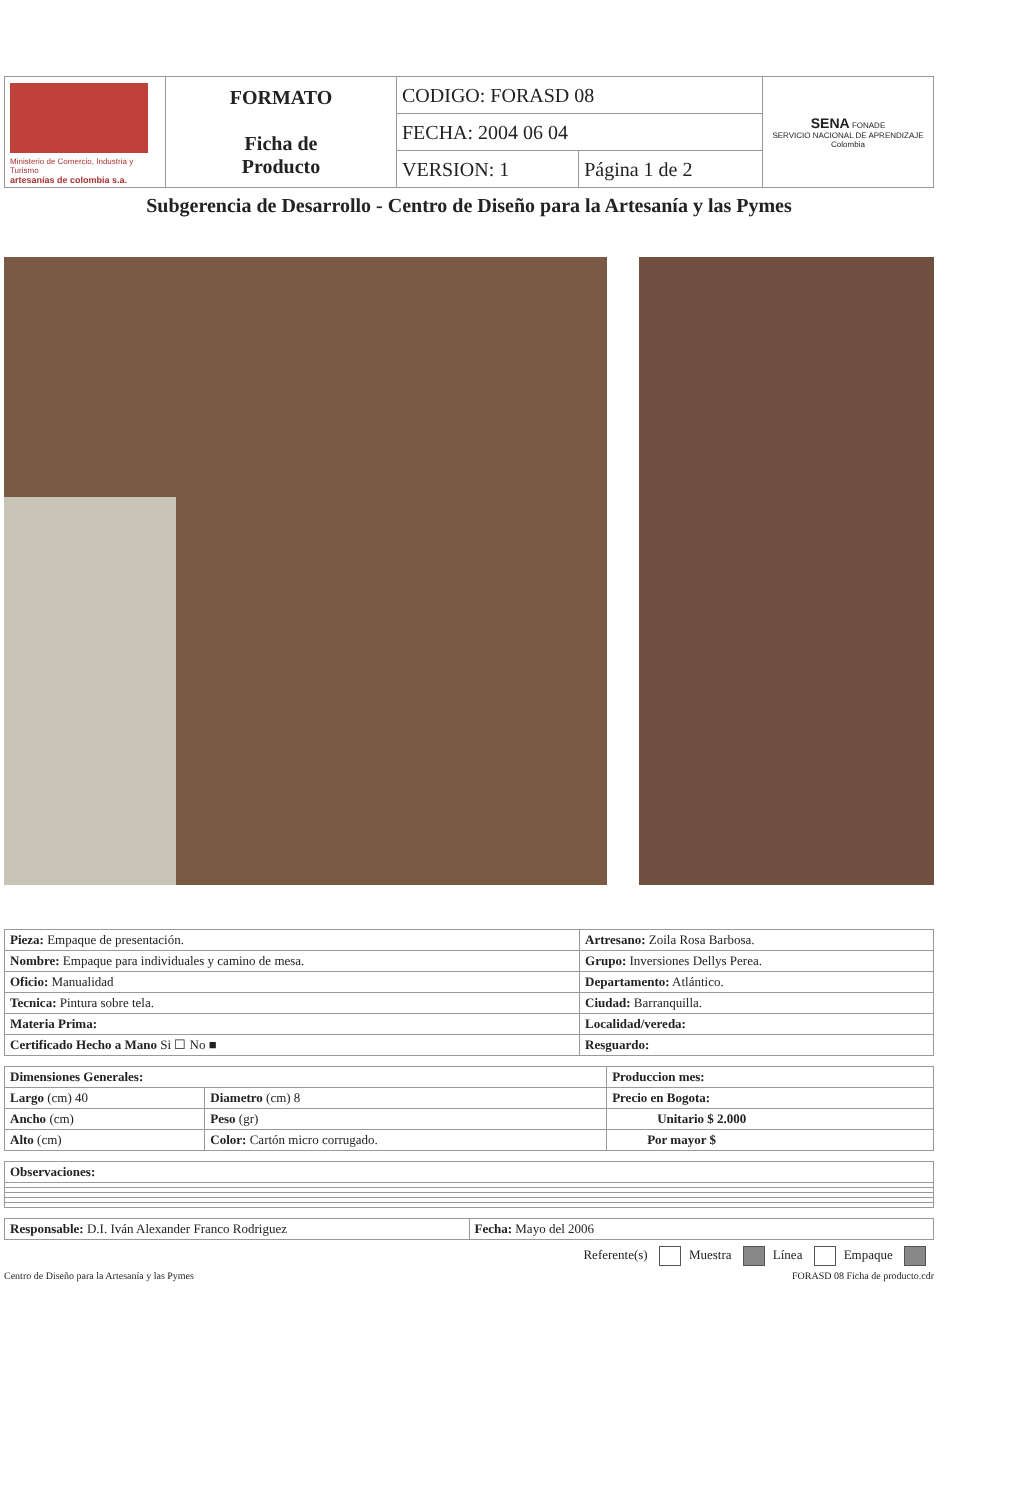| Ministerio de Comercio, Industria y Turismo artesanías de colombia s.a. | FORMATO Ficha de Producto | CODIGO: FORASD 08 | | SENA FONADE SERVICIO NACIONAL DE APRENDIZAJE Colombia |
| | | FECHA: 2004 06 04 | | |
| | | VERSION: 1 | Página 1 de 2 | |
Subgerencia de Desarrollo - Centro de Diseño para la Artesanía y las Pymes
| Pieza: Empaque de presentación. | Artresano: Zoila Rosa Barbosa. |
| Nombre: Empaque para individuales y camino de mesa. | Grupo: Inversiones Dellys Perea. |
| Oficio: Manualidad | Departamento: Atlántico. |
| Tecnica: Pintura sobre tela. | Ciudad: Barranquilla. |
| Materia Prima: | Localidad/vereda: |
| Certificado Hecho a Mano Si ☐ No ■ | Resguardo: |
| Dimensiones Generales: | | Produccion mes: |
| Largo (cm) 40 | Diametro (cm) 8 | Precio en Bogota: |
| Ancho (cm) | Peso (gr) | Unitario $ 2.000 |
| Alto (cm) | Color: Cartón micro corrugado. | Por mayor $ |
| Observaciones: |
| Responsable: D.I. Iván Alexander Franco Rodriguez | Fecha: Mayo del 2006 |
Referente(s) Muestra Línea Empaque
Centro de Diseño para la Artesanía y las Pymes FORASD 08 Ficha de producto.cdr